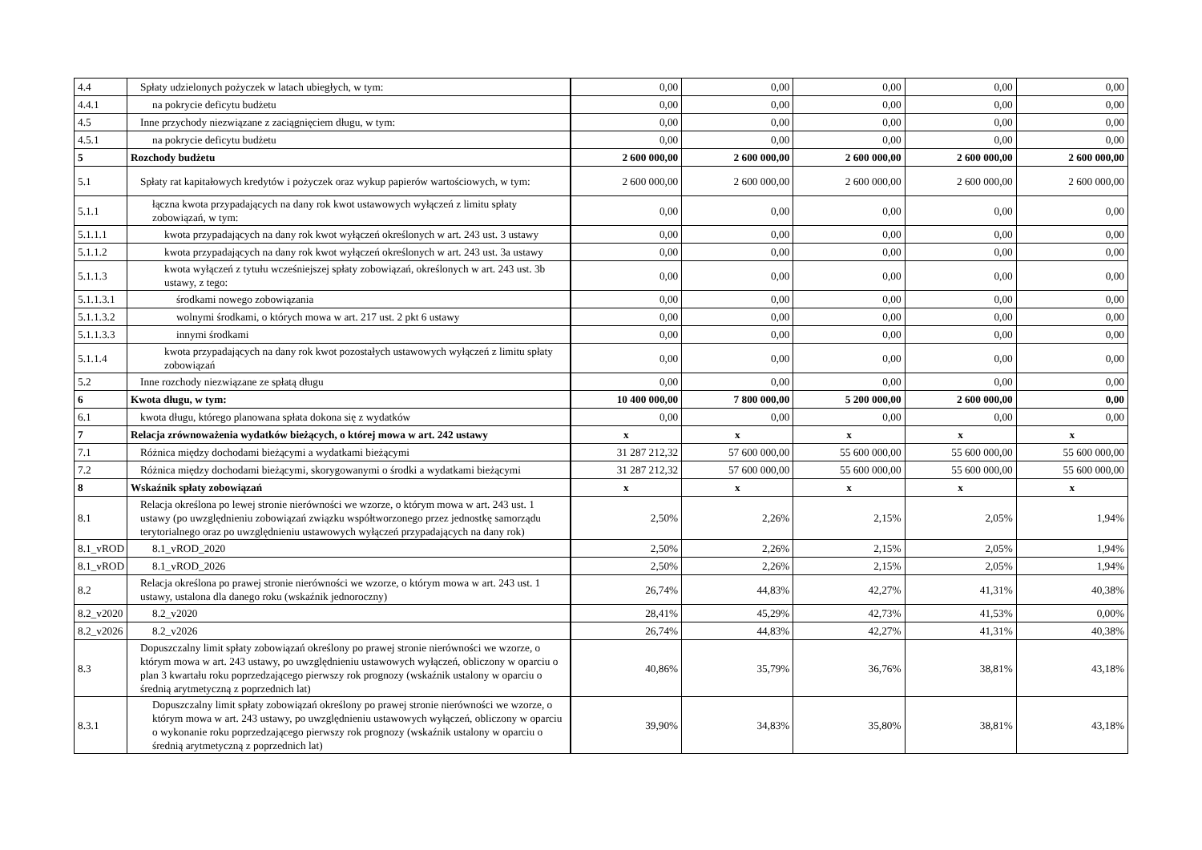| 4.4 | Spłaty udzielonych pożyczek w latach ubiegłych, w tym: | 0,00 | 0,00 | 0,00 | 0,00 | 0,00 |
| 4.4.1 | na pokrycie deficytu budżetu | 0,00 | 0,00 | 0,00 | 0,00 | 0,00 |
| 4.5 | Inne przychody niezwiązane z zaciągnięciem długu, w tym: | 0,00 | 0,00 | 0,00 | 0,00 | 0,00 |
| 4.5.1 | na pokrycie deficytu budżetu | 0,00 | 0,00 | 0,00 | 0,00 | 0,00 |
| 5 | Rozchody budżetu | 2 600 000,00 | 2 600 000,00 | 2 600 000,00 | 2 600 000,00 | 2 600 000,00 |
| 5.1 | Spłaty rat kapitałowych kredytów i pożyczek oraz wykup papierów wartościowych, w tym: | 2 600 000,00 | 2 600 000,00 | 2 600 000,00 | 2 600 000,00 | 2 600 000,00 |
| 5.1.1 | łączna kwota przypadających na dany rok kwot ustawowych wyłączeń z limitu spłaty zobowiązań, w tym: | 0,00 | 0,00 | 0,00 | 0,00 | 0,00 |
| 5.1.1.1 | kwota przypadających na dany rok kwot wyłączeń określonych w art. 243 ust. 3 ustawy | 0,00 | 0,00 | 0,00 | 0,00 | 0,00 |
| 5.1.1.2 | kwota przypadających na dany rok kwot wyłączeń określonych w art. 243 ust. 3a ustawy | 0,00 | 0,00 | 0,00 | 0,00 | 0,00 |
| 5.1.1.3 | kwota wyłączeń z tytułu wcześniejszej spłaty zobowiązań, określonych w art. 243 ust. 3b ustawy, z tego: | 0,00 | 0,00 | 0,00 | 0,00 | 0,00 |
| 5.1.1.3.1 | środkami nowego zobowiązania | 0,00 | 0,00 | 0,00 | 0,00 | 0,00 |
| 5.1.1.3.2 | wolnymi środkami, o których mowa w art. 217 ust. 2 pkt 6 ustawy | 0,00 | 0,00 | 0,00 | 0,00 | 0,00 |
| 5.1.1.3.3 | innymi środkami | 0,00 | 0,00 | 0,00 | 0,00 | 0,00 |
| 5.1.1.4 | kwota przypadających na dany rok kwot pozostałych ustawowych wyłączeń z limitu spłaty zobowiązań | 0,00 | 0,00 | 0,00 | 0,00 | 0,00 |
| 5.2 | Inne rozchody niezwiązane ze spłatą długu | 0,00 | 0,00 | 0,00 | 0,00 | 0,00 |
| 6 | Kwota długu, w tym: | 10 400 000,00 | 7 800 000,00 | 5 200 000,00 | 2 600 000,00 | 0,00 |
| 6.1 | kwota długu, którego planowana spłata dokona się z wydatków | 0,00 | 0,00 | 0,00 | 0,00 | 0,00 |
| 7 | Relacja zrównoważenia wydatków bieżących, o której mowa w art. 242 ustawy | x | x | x | x | x |
| 7.1 | Różnica między dochodami bieżącymi a wydatkami bieżącymi | 31 287 212,32 | 57 600 000,00 | 55 600 000,00 | 55 600 000,00 | 55 600 000,00 |
| 7.2 | Różnica między dochodami bieżącymi, skorygowanymi o środki a wydatkami bieżącymi | 31 287 212,32 | 57 600 000,00 | 55 600 000,00 | 55 600 000,00 | 55 600 000,00 |
| 8 | Wskaźnik spłaty zobowiązań | x | x | x | x | x |
| 8.1 | Relacja określona po lewej stronie nierówności we wzorze, o którym mowa w art. 243 ust. 1 ustawy (po uwzględnieniu zobowiązań związku współtworzonego przez jednostkę samorządu terytorialnego oraz po uwzględnieniu ustawowych wyłączeń przypadających na dany rok) | 2,50% | 2,26% | 2,15% | 2,05% | 1,94% |
| 8.1_vROD | 8.1_vROD_2020 | 2,50% | 2,26% | 2,15% | 2,05% | 1,94% |
| 8.1_vROD | 8.1_vROD_2026 | 2,50% | 2,26% | 2,15% | 2,05% | 1,94% |
| 8.2 | Relacja określona po prawej stronie nierówności we wzorze, o którym mowa w art. 243 ust. 1 ustawy, ustalona dla danego roku (wskaźnik jednoroczny) | 26,74% | 44,83% | 42,27% | 41,31% | 40,38% |
| 8.2_v2020 | 8.2_v2020 | 28,41% | 45,29% | 42,73% | 41,53% | 0,00% |
| 8.2_v2026 | 8.2_v2026 | 26,74% | 44,83% | 42,27% | 41,31% | 40,38% |
| 8.3 | Dopuszczalny limit spłaty zobowiązań określony po prawej stronie nierówności we wzorze, o którym mowa w art. 243 ustawy, po uwzględnieniu ustawowych wyłączeń, obliczony w oparciu o plan 3 kwartału roku poprzedzającego pierwszy rok prognozy (wskaźnik ustalony w oparciu o średnią arytmetyczną z poprzednich lat) | 40,86% | 35,79% | 36,76% | 38,81% | 43,18% |
| 8.3.1 | Dopuszczalny limit spłaty zobowiązań określony po prawej stronie nierówności we wzorze, o którym mowa w art. 243 ustawy, po uwzględnieniu ustawowych wyłączeń, obliczony w oparciu o wykonanie roku poprzedzającego pierwszy rok prognozy (wskaźnik ustalony w oparciu o średnią arytmetyczną z poprzednich lat) | 39,90% | 34,83% | 35,80% | 38,81% | 43,18% |